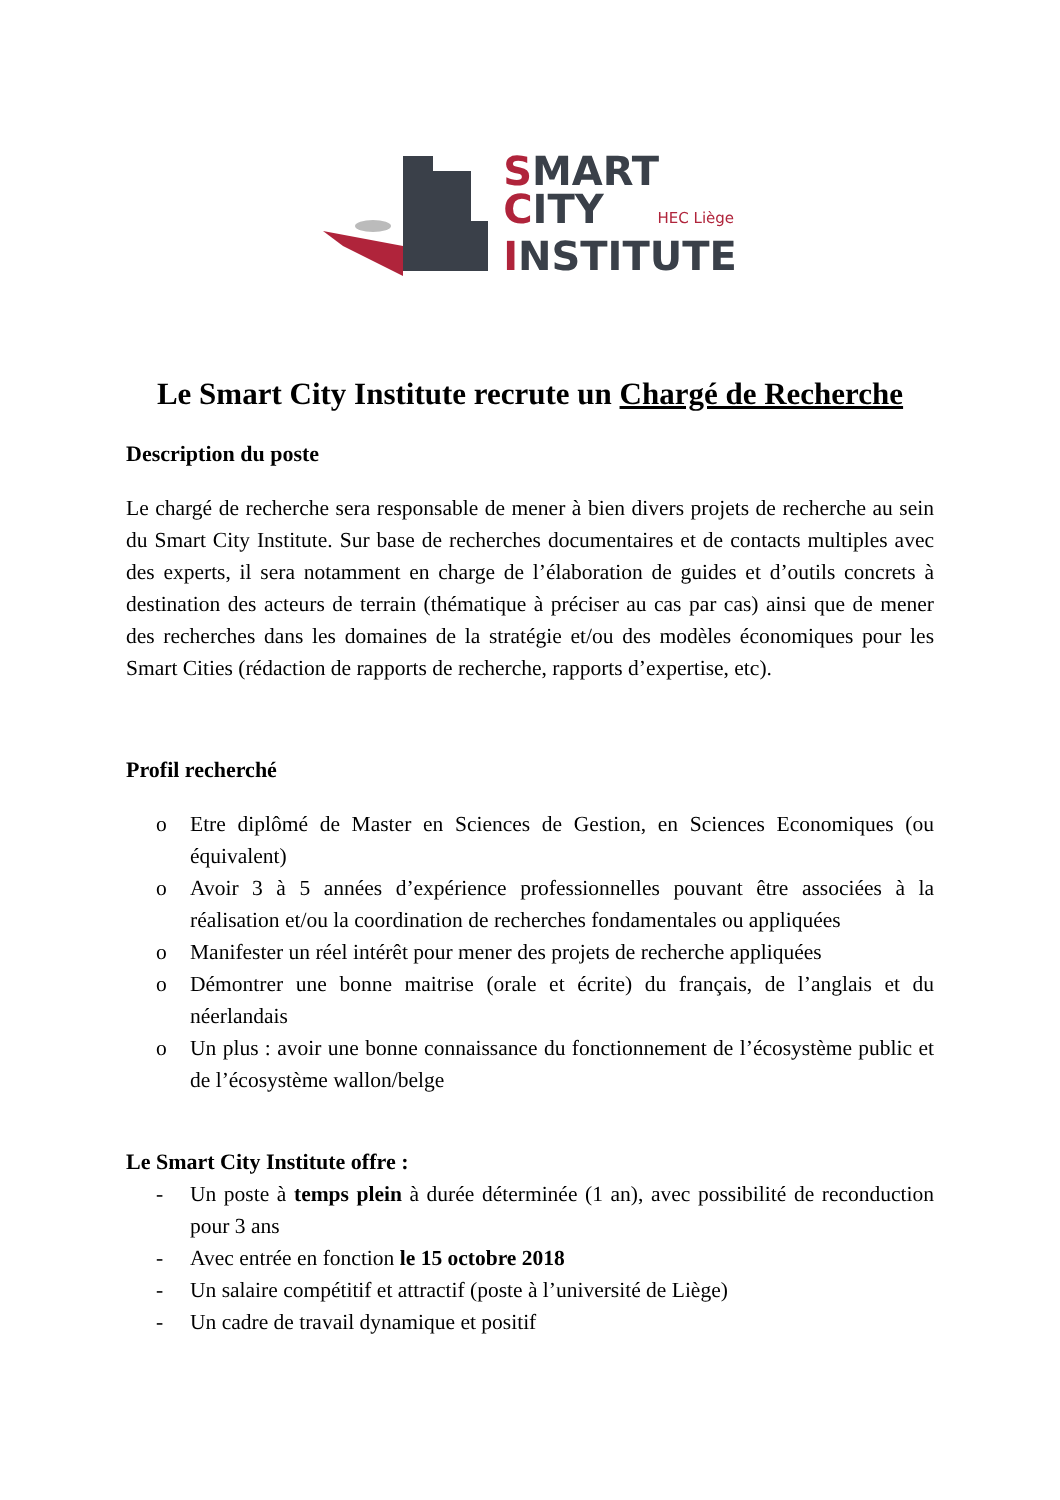SMART
CITY HEC Liège
INSTITUTE
Le Smart City Institute recrute un Chargé de Recherche
Description du poste
Le chargé de recherche sera responsable de mener à bien divers projets de recherche au sein du Smart City Institute. Sur base de recherches documentaires et de contacts multiples avec des experts, il sera notamment en charge de l’élaboration de guides et d’outils concrets à destination des acteurs de terrain (thématique à préciser au cas par cas) ainsi que de mener des recherches dans les domaines de la stratégie et/ou des modèles économiques pour les Smart Cities (rédaction de rapports de recherche, rapports d’expertise, etc).
Profil recherché
o Etre diplômé de Master en Sciences de Gestion, en Sciences Economiques (ou équivalent)
o Avoir 3 à 5 années d’expérience professionnelles pouvant être associées à la réalisation et/ou la coordination de recherches fondamentales ou appliquées
o Manifester un réel intérêt pour mener des projets de recherche appliquées
o Démontrer une bonne maitrise (orale et écrite) du français, de l’anglais et du néerlandais
o Un plus : avoir une bonne connaissance du fonctionnement de l’écosystème public et de l’écosystème wallon/belge
Le Smart City Institute offre :
- Un poste à temps plein à durée déterminée (1 an), avec possibilité de reconduction pour 3 ans
- Avec entrée en fonction le 15 octobre 2018
- Un salaire compétitif et attractif (poste à l’université de Liège)
- Un cadre de travail dynamique et positif